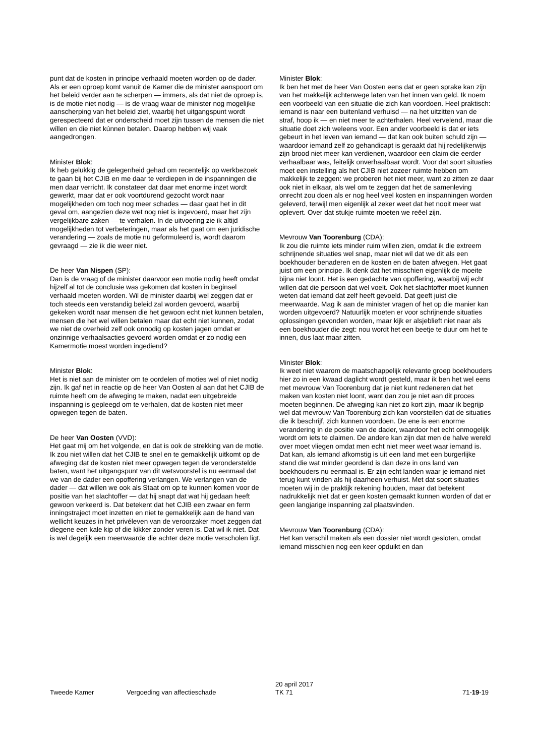punt dat de kosten in principe verhaald moeten worden op de dader. Als er een oproep komt vanuit de Kamer die de minister aanspoort om het beleid verder aan te scherpen — immers, als dat niet de oproep is, is de motie niet nodig — is de vraag waar de minister nog mogelijke aanscherping van het beleid ziet, waarbij het uitgangspunt wordt gerespecteerd dat er onderscheid moet zijn tussen de mensen die niet wíllen en die niet kúnnen betalen. Daarop hebben wij vaak aangedrongen.
Minister Blok:
Ik heb gelukkig de gelegenheid gehad om recentelijk op werkbezoek te gaan bij het CJIB en me daar te verdiepen in de inspanningen die men daar verricht. Ik constateer dat daar met enorme inzet wordt gewerkt, maar dat er ook voortdurend gezocht wordt naar mogelijkheden om toch nog meer schades — daar gaat het in dit geval om, aangezien deze wet nog niet is ingevoerd, maar het zijn vergelijkbare zaken — te verhalen. In de uitvoering zie ik altijd mogelijkheden tot verbeteringen, maar als het gaat om een juridische verandering — zoals de motie nu geformuleerd is, wordt daarom gevraagd — zie ik die weer niet.
De heer Van Nispen (SP):
Dan is de vraag of de minister daarvoor een motie nodig heeft omdat hijzelf al tot de conclusie was gekomen dat kosten in beginsel verhaald moeten worden. Wil de minister daarbij wel zeggen dat er toch steeds een verstandig beleid zal worden gevoerd, waarbij gekeken wordt naar mensen die het gewoon echt niet kunnen betalen, mensen die het wel willen betalen maar dat echt niet kunnen, zodat we niet de overheid zelf ook onnodig op kosten jagen omdat er onzinnige verhaalsacties gevoerd worden omdat er zo nodig een Kamermotie moest worden ingediend?
Minister Blok:
Het is niet aan de minister om te oordelen of moties wel of niet nodig zijn. Ik gaf net in reactie op de heer Van Oosten al aan dat het CJIB de ruimte heeft om de afweging te maken, nadat een uitgebreide inspanning is gepleegd om te verhalen, dat de kosten niet meer opwegen tegen de baten.
De heer Van Oosten (VVD):
Het gaat mij om het volgende, en dat is ook de strekking van de motie. Ik zou niet willen dat het CJIB te snel en te gemakkelijk uitkomt op de afweging dat de kosten niet meer opwegen tegen de veronderstelde baten, want het uitgangspunt van dit wetsvoorstel is nu eenmaal dat we van de dader een opoffering verlangen. We verlangen van de dader — dat willen we ook als Staat om op te kunnen komen voor de positie van het slachtoffer — dat hij snapt dat wat hij gedaan heeft gewoon verkeerd is. Dat betekent dat het CJIB een zwaar en ferm inningstraject moet inzetten en niet te gemakkelijk aan de hand van wellicht keuzes in het privéleven van de veroorzaker moet zeggen dat diegene een kale kip of die kikker zonder veren is. Dat wil ik niet. Dat is wel degelijk een meerwaarde die achter deze motie verscholen ligt.
Minister Blok:
Ik ben het met de heer Van Oosten eens dat er geen sprake kan zijn van het makkelijk achterwege laten van het innen van geld. Ik noem een voorbeeld van een situatie die zich kan voordoen. Heel praktisch: iemand is naar een buitenland verhuisd — na het uitzitten van de straf, hoop ik — en niet meer te achterhalen. Heel vervelend, maar die situatie doet zich weleens voor. Een ander voorbeeld is dat er iets gebeurt in het leven van iemand — dat kan ook buiten schuld zijn — waardoor iemand zelf zo gehandicapt is geraakt dat hij redelijkerwijs zijn brood niet meer kan verdienen, waardoor een claim die eerder verhaalbaar was, feitelijk onverhaalbaar wordt. Voor dat soort situaties moet een instelling als het CJIB niet zozeer ruimte hebben om makkelijk te zeggen: we proberen het niet meer, want zo zitten ze daar ook niet in elkaar, als wel om te zeggen dat het de samenleving onrecht zou doen als er nog heel veel kosten en inspanningen worden geleverd, terwijl men eigenlijk al zeker weet dat het nooit meer wat oplevert. Over dat stukje ruimte moeten we reëel zijn.
Mevrouw Van Toorenburg (CDA):
Ik zou die ruimte iets minder ruim willen zien, omdat ik die extreem schrijnende situaties wel snap, maar niet wil dat we dit als een boekhouder benaderen en de kosten en de baten afwegen. Het gaat juist om een principe. Ik denk dat het misschien eigenlijk de moeite bijna niet loont. Het is een gedachte van opoffering, waarbij wij echt willen dat die persoon dat wel voelt. Ook het slachtoffer moet kunnen weten dat iemand dat zelf heeft gevoeld. Dat geeft juist die meerwaarde. Mag ik aan de minister vragen of het op die manier kan worden uitgevoerd? Natuurlijk moeten er voor schrijnende situaties oplossingen gevonden worden, maar kijk er alsjeblieft niet naar als een boekhouder die zegt: nou wordt het een beetje te duur om het te innen, dus laat maar zitten.
Minister Blok:
Ik weet niet waarom de maatschappelijk relevante groep boekhouders hier zo in een kwaad daglicht wordt gesteld, maar ik ben het wel eens met mevrouw Van Toorenburg dat je niet kunt redeneren dat het maken van kosten niet loont, want dan zou je niet aan dit proces moeten beginnen. De afweging kan niet zo kort zijn, maar ik begrijp wel dat mevrouw Van Toorenburg zich kan voorstellen dat de situaties die ik beschrijf, zich kunnen voordoen. De ene is een enorme verandering in de positie van de dader, waardoor het echt onmogelijk wordt om iets te claimen. De andere kan zijn dat men de halve wereld over moet vliegen omdat men echt niet meer weet waar iemand is. Dat kan, als iemand afkomstig is uit een land met een burgerlijke stand die wat minder geordend is dan deze in ons land van boekhouders nu eenmaal is. Er zijn echt landen waar je iemand niet terug kunt vinden als hij daarheen verhuist. Met dat soort situaties moeten wij in de praktijk rekening houden, maar dat betekent nadrukkelijk niet dat er geen kosten gemaakt kunnen worden of dat er geen langjarige inspanning zal plaatsvinden.
Mevrouw Van Toorenburg (CDA):
Het kan verschil maken als een dossier niet wordt gesloten, omdat iemand misschien nog een keer opduikt en dan
Tweede Kamer Vergoeding van affectieschade
20 april 2017
TK 71
71-19-19